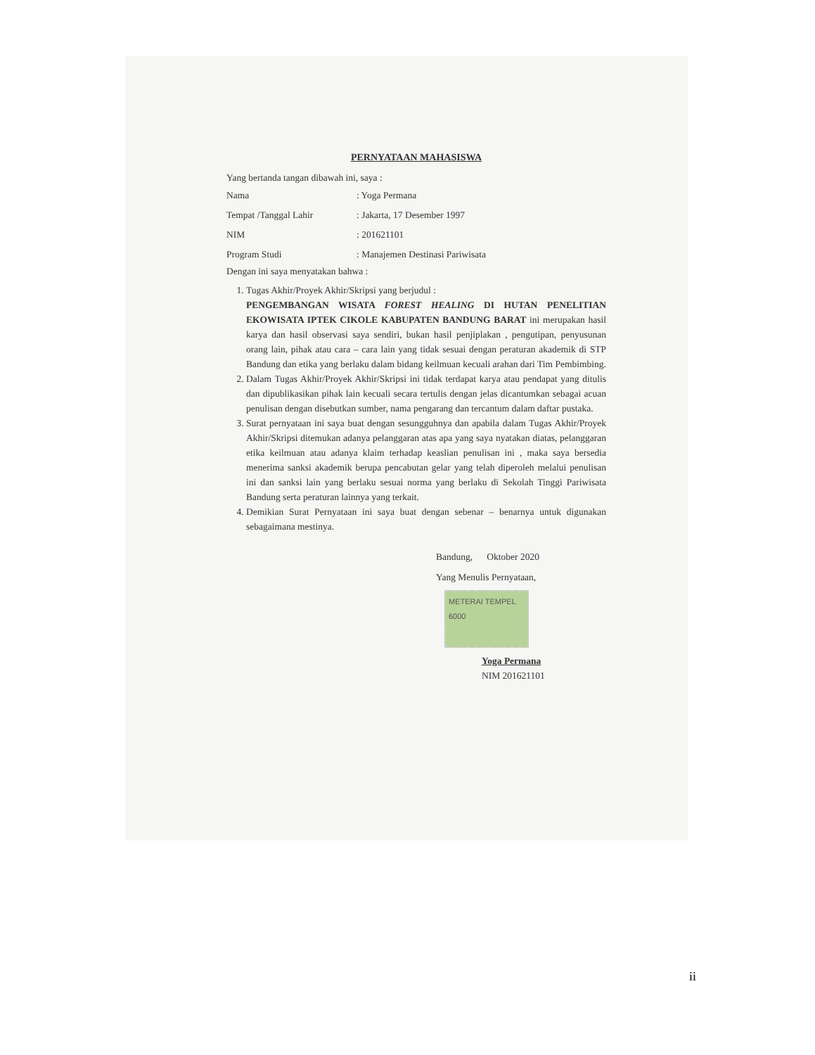PERNYATAAN MAHASISWA
Yang bertanda tangan dibawah ini, saya :
Nama: Yoga Permana
Tempat /Tanggal Lahir: Jakarta, 17 Desember 1997
NIM: 201621101
Program Studi: Manajemen Destinasi Pariwisata
Dengan ini saya menyatakan bahwa :
1. Tugas Akhir/Proyek Akhir/Skripsi yang berjudul :
PENGEMBANGAN WISATA FOREST HEALING DI HUTAN PENELITIAN EKOWISATA IPTEK CIKOLE KABUPATEN BANDUNG BARAT ini merupakan hasil karya dan hasil observasi saya sendiri, bukan hasil penjiplakan , pengutipan, penyusunan orang lain, pihak atau cara – cara lain yang tidak sesuai dengan peraturan akademik di STP Bandung dan etika yang berlaku dalam bidang keilmuan kecuali arahan dari Tim Pembimbing.
2. Dalam Tugas Akhir/Proyek Akhir/Skripsi ini tidak terdapat karya atau pendapat yang ditulis dan dipublikasikan pihak lain kecuali secara tertulis dengan jelas dicantumkan sebagai acuan penulisan dengan disebutkan sumber, nama pengarang dan tercantum dalam daftar pustaka.
3. Surat pernyataan ini saya buat dengan sesungguhnya dan apabila dalam Tugas Akhir/Proyek Akhir/Skripsi ditemukan adanya pelanggaran atas apa yang saya nyatakan diatas, pelanggaran etika keilmuan atau adanya klaim terhadap keaslian penulisan ini , maka saya bersedia menerima sanksi akademik berupa pencabutan gelar yang telah diperoleh melalui penulisan ini dan sanksi lain yang berlaku sesuai norma yang berlaku di Sekolah Tinggi Pariwisata Bandung serta peraturan lainnya yang terkait.
4. Demikian Surat Pernyataan ini saya buat dengan sebenar – benarnya untuk digunakan sebagaimana mestinya.
Bandung, Oktober 2020
Yang Menulis Pernyataan,
METERAI TEMPEL
6000
Yoga Permana
NIM 201621101
ii